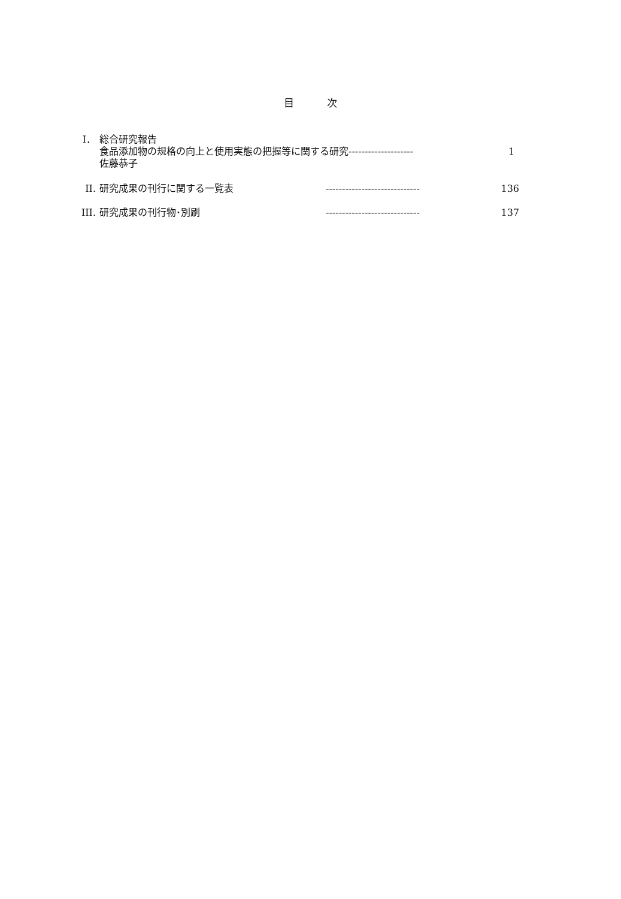目 次
I． 総合研究報告
食品添加物の規格の向上と使用実態の把握等に関する研究-------------------- 1
佐藤恭子
II. 研究成果の刊行に関する一覧表 -----------------------------
136
III. 研究成果の刊行物･別刷 -----------------------------
137